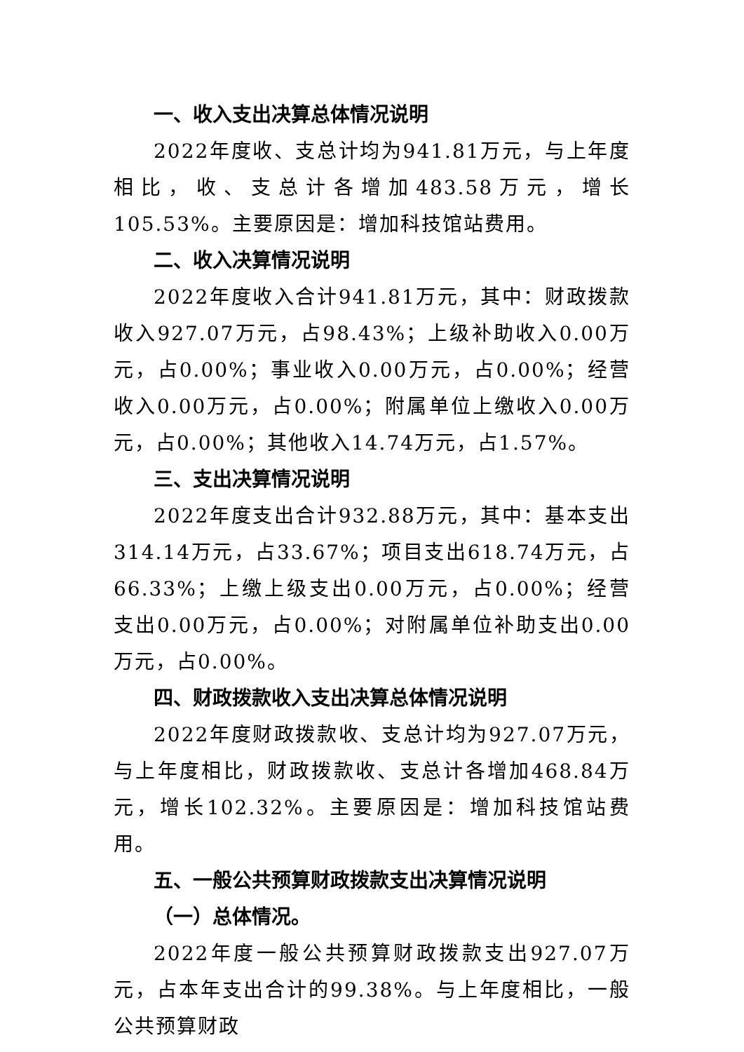一、收入支出决算总体情况说明
2022年度收、支总计均为941.81万元，与上年度相比，收、支总计各增加483.58万元，增长105.53%。主要原因是：增加科技馆站费用。
二、收入决算情况说明
2022年度收入合计941.81万元，其中：财政拨款收入927.07万元，占98.43%；上级补助收入0.00万元，占0.00%；事业收入0.00万元，占0.00%；经营收入0.00万元，占0.00%；附属单位上缴收入0.00万元，占0.00%；其他收入14.74万元，占1.57%。
三、支出决算情况说明
2022年度支出合计932.88万元，其中：基本支出314.14万元，占33.67%；项目支出618.74万元，占66.33%；上缴上级支出0.00万元，占0.00%；经营支出0.00万元，占0.00%；对附属单位补助支出0.00万元，占0.00%。
四、财政拨款收入支出决算总体情况说明
2022年度财政拨款收、支总计均为927.07万元，与上年度相比，财政拨款收、支总计各增加468.84万元，增长102.32%。主要原因是：增加科技馆站费用。
五、一般公共预算财政拨款支出决算情况说明
（一）总体情况。
2022年度一般公共预算财政拨款支出927.07万元，占本年支出合计的99.38%。与上年度相比，一般公共预算财政